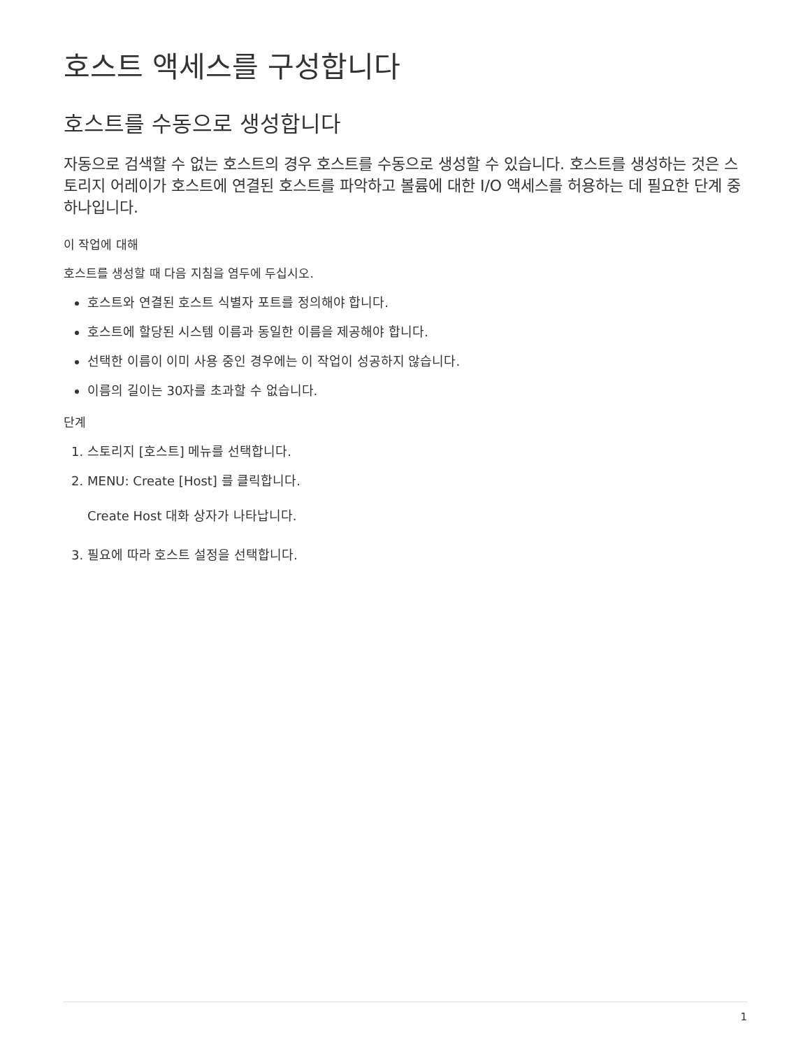호스트 액세스를 구성합니다
호스트를 수동으로 생성합니다
자동으로 검색할 수 없는 호스트의 경우 호스트를 수동으로 생성할 수 있습니다. 호스트를 생성하는 것은 스토리지 어레이가 호스트에 연결된 호스트를 파악하고 볼륨에 대한 I/O 액세스를 허용하는 데 필요한 단계 중 하나입니다.
이 작업에 대해
호스트를 생성할 때 다음 지침을 염두에 두십시오.
호스트와 연결된 호스트 식별자 포트를 정의해야 합니다.
호스트에 할당된 시스템 이름과 동일한 이름을 제공해야 합니다.
선택한 이름이 이미 사용 중인 경우에는 이 작업이 성공하지 않습니다.
이름의 길이는 30자를 초과할 수 없습니다.
단계
1. 스토리지 [호스트] 메뉴를 선택합니다.
2. MENU: Create [Host] 를 클릭합니다.
Create Host 대화 상자가 나타납니다.
3. 필요에 따라 호스트 설정을 선택합니다.
1